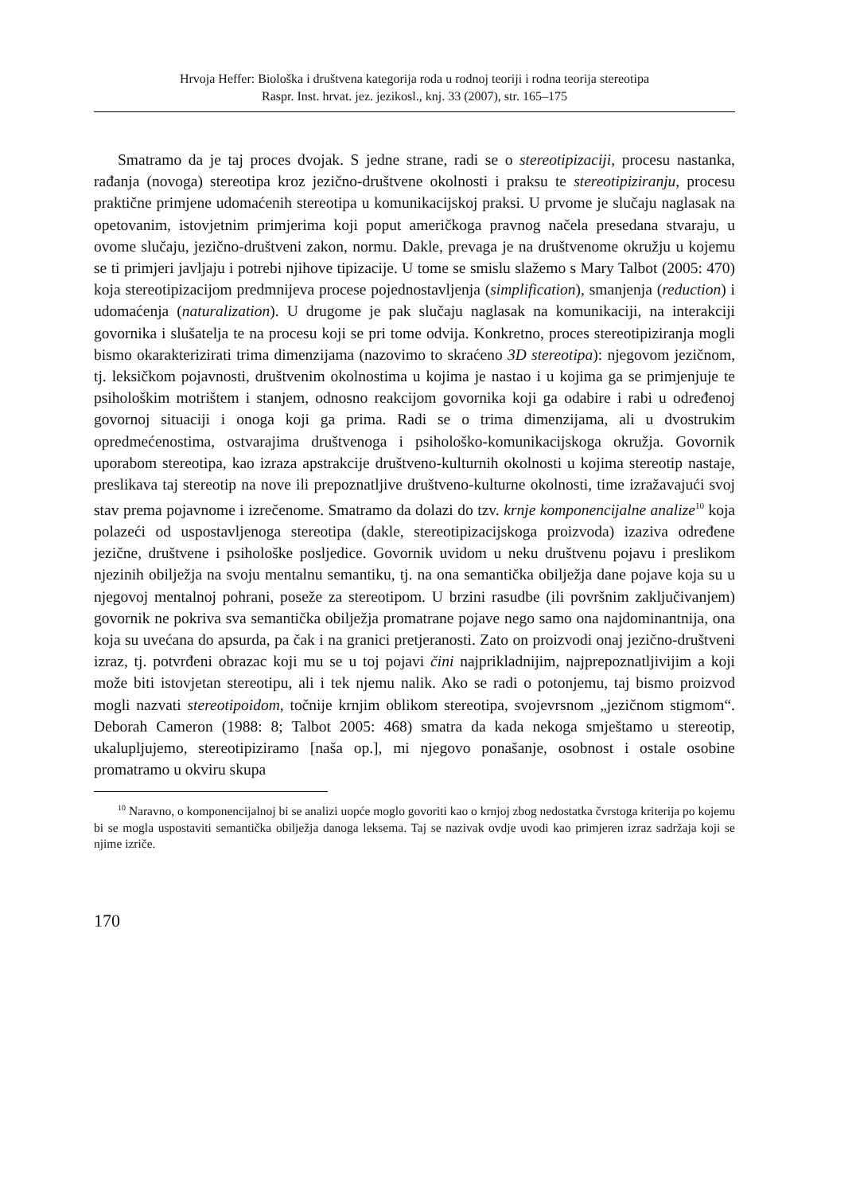Hrvoja Heffer: Biološka i društvena kategorija roda u rodnoj teoriji i rodna teorija stereotipa
Raspr. Inst. hrvat. jez. jezikosl., knj. 33 (2007), str. 165–175
Smatramo da je taj proces dvojak. S jedne strane, radi se o stereotipizaciji, procesu nastanka, rađanja (novoga) stereotipa kroz jezično-društvene okolnosti i praksu te stereotipiziranju, procesu praktične primjene udomaćenih stereotipa u komunikacijskoj praksi. U prvome je slučaju naglasak na opetovanim, istovjetnim primjerima koji poput američkoga pravnog načela presedana stvaraju, u ovome slučaju, jezično-društveni zakon, normu. Dakle, prevaga je na društvenome okružju u kojemu se ti primjeri javljaju i potrebi njihove tipizacije. U tome se smislu slažemo s Mary Talbot (2005: 470) koja stereotipizacijom predmnijeva procese pojednostavljenja (simplification), smanjenja (reduction) i udomaćenja (naturalization). U drugome je pak slučaju naglasak na komunikaciji, na interakciji govornika i slušatelja te na procesu koji se pri tome odvija. Konkretno, proces stereotipiziranja mogli bismo okarakterizirati trima dimenzijama (nazovimo to skraćeno 3D stereotipa): njegovom jezičnom, tj. leksičkom pojavnosti, društvenim okolnostima u kojima je nastao i u kojima ga se primjenjuje te psihološkim motrištem i stanjem, odnosno reakcijom govornika koji ga odabire i rabi u određenoj govornoj situaciji i onoga koji ga prima. Radi se o trima dimenzijama, ali u dvostrukim opredmećenostima, ostvarajima društvenoga i psihološko-komunikacijskoga okružja. Govornik uporabom stereotipa, kao izraza apstrakcije društveno-kulturnih okolnosti u kojima stereotip nastaje, preslikava taj stereotip na nove ili prepoznatljive društveno-kulturne okolnosti, time izražavajući svoj stav prema pojavnome i izrečenome. Smatramo da dolazi do tzv. krnje komponencijalne analize<sup>10</sup> koja polazeći od uspostavljenoga stereotipa (dakle, stereotipizacijskoga proizvoda) izaziva određene jezične, društvene i psihološke posljedice. Govornik uvidom u neku društvenu pojavu i preslikom njezinih obilježja na svoju mentalnu semantiku, tj. na ona semantička obilježja dane pojave koja su u njegovoj mentalnoj pohrani, poseže za stereotipom. U brzini rasudbe (ili površnim zaključivanjem) govornik ne pokriva sva semantička obilježja promatrane pojave nego samo ona najdominantnija, ona koja su uvećana do apsurda, pa čak i na granici pretjeranosti. Zato on proizvodi onaj jezično-društveni izraz, tj. potvrđeni obrazac koji mu se u toj pojavi čini najprikladnijim, najprepoznatljivijim a koji može biti istovjetan stereotipu, ali i tek njemu nalik. Ako se radi o potonjemu, taj bismo proizvod mogli nazvati stereotipoidom, točnije krnjim oblikom stereotipa, svojevrsnom „jezičnom stigmom“. Deborah Cameron (1988: 8; Talbot 2005: 468) smatra da kada nekoga smještamo u stereotip, ukalupljujemo, stereotipiziramo [naša op.], mi njegovo ponašanje, osobnost i ostale osobine promatramo u okviru skupa
<sup>10</sup> Naravno, o komponencijalnoj bi se analizi uopće moglo govoriti kao o krnjoj zbog nedostatka čvrstoga kriterija po kojemu bi se mogla uspostaviti semantička obilježja danoga leksema. Taj se nazivak ovdje uvodi kao primjeren izraz sadržaja koji se njime izriče.
170